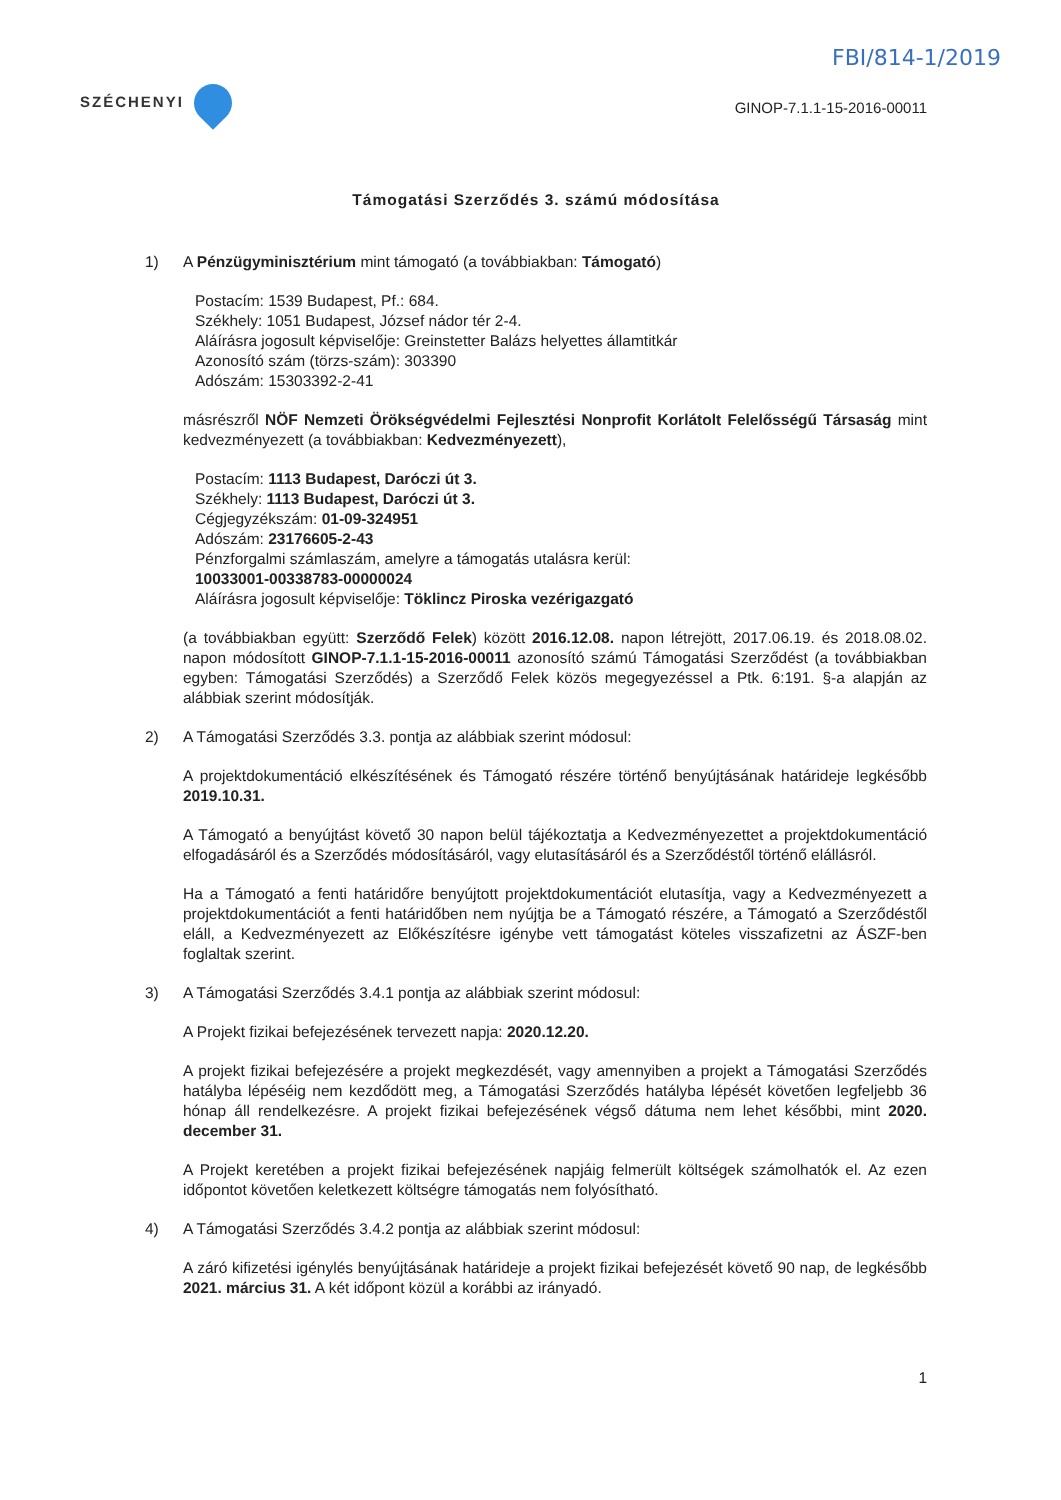FBI/814-1/2019
SZÉCHENYI
GINOP-7.1.1-15-2016-00011
Támogatási Szerződés 3. számú módosítása
1) A Pénzügyminisztérium mint támogató (a továbbiakban: Támogató)
Postacím: 1539 Budapest, Pf.: 684.
Székhely: 1051 Budapest, József nádor tér 2-4.
Aláírásra jogosult képviselője: Greinstetter Balázs helyettes államtitkár
Azonosító szám (törzs-szám): 303390
Adószám: 15303392-2-41
másrészről NÖF Nemzeti Örökségvédelmi Fejlesztési Nonprofit Korlátolt Felelősségű Társaság mint kedvezményezett (a továbbiakban: Kedvezményezett),
Postacím: 1113 Budapest, Daróczi út 3.
Székhely: 1113 Budapest, Daróczi út 3.
Cégjegyzékszám: 01-09-324951
Adószám: 23176605-2-43
Pénzforgalmi számlaszám, amelyre a támogatás utalásra kerül:
10033001-00338783-00000024
Aláírásra jogosult képviselője: Töklincz Piroska vezérigazgató
(a továbbiakban együtt: Szerződő Felek) között 2016.12.08. napon létrejött, 2017.06.19. és 2018.08.02. napon módosított GINOP-7.1.1-15-2016-00011 azonosító számú Támogatási Szerződést (a továbbiakban egyben: Támogatási Szerződés) a Szerződő Felek közös megegyezéssel a Ptk. 6:191. §-a alapján az alábbiak szerint módosítják.
2) A Támogatási Szerződés 3.3. pontja az alábbiak szerint módosul:
A projektdokumentáció elkészítésének és Támogató részére történő benyújtásának határideje legkésőbb 2019.10.31.
A Támogató a benyújtást követő 30 napon belül tájékoztatja a Kedvezményezettet a projektdokumentáció elfogadásáról és a Szerződés módosításáról, vagy elutasításáról és a Szerződéstől történő elállásról.
Ha a Támogató a fenti határidőre benyújtott projektdokumentációt elutasítja, vagy a Kedvezményezett a projektdokumentációt a fenti határidőben nem nyújtja be a Támogató részére, a Támogató a Szerződéstől eláll, a Kedvezményezett az Előkészítésre igénybe vett támogatást köteles visszafizetni az ÁSZF-ben foglaltak szerint.
3) A Támogatási Szerződés 3.4.1 pontja az alábbiak szerint módosul:
A Projekt fizikai befejezésének tervezett napja: 2020.12.20.
A projekt fizikai befejezésére a projekt megkezdését, vagy amennyiben a projekt a Támogatási Szerződés hatályba lépéséig nem kezdődött meg, a Támogatási Szerződés hatályba lépését követően legfeljebb 36 hónap áll rendelkezésre. A projekt fizikai befejezésének végső dátuma nem lehet későbbi, mint 2020. december 31.
A Projekt keretében a projekt fizikai befejezésének napjáig felmerült költségek számolhatók el. Az ezen időpontot követően keletkezett költségre támogatás nem folyósítható.
4) A Támogatási Szerződés 3.4.2 pontja az alábbiak szerint módosul:
A záró kifizetési igénylés benyújtásának határideje a projekt fizikai befejezését követő 90 nap, de legkésőbb 2021. március 31. A két időpont közül a korábbi az irányadó.
1